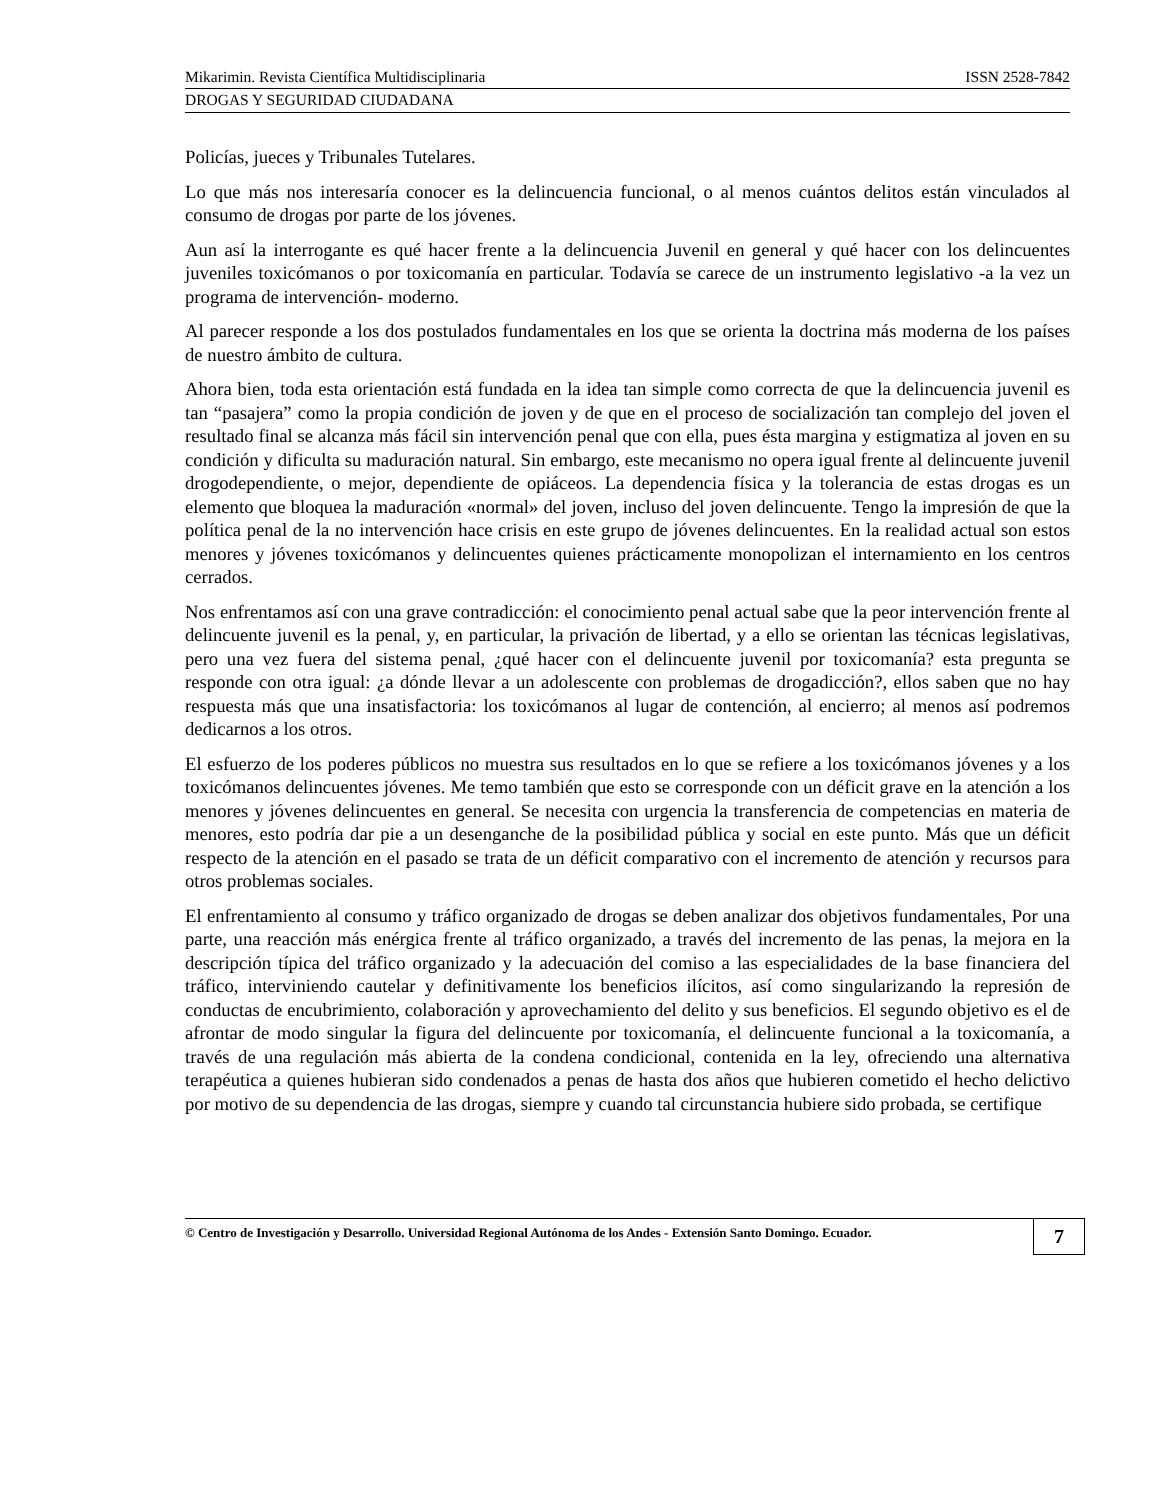Mikarimin. Revista Científica Multidisciplinaria ISSN 2528-7842
DROGAS Y SEGURIDAD CIUDADANA
Policías, jueces y Tribunales Tutelares.
Lo que más nos interesaría conocer es la delincuencia funcional, o al menos cuántos delitos están vinculados al consumo de drogas por parte de los jóvenes.
Aun así la interrogante es qué hacer frente a la delincuencia Juvenil en general y qué hacer con los delincuentes juveniles toxicómanos o por toxicomanía en particular. Todavía se carece de un instrumento legislativo -a la vez un programa de intervención- moderno.
Al parecer responde a los dos postulados fundamentales en los que se orienta la doctrina más moderna de los países de nuestro ámbito de cultura.
Ahora bien, toda esta orientación está fundada en la idea tan simple como correcta de que la delincuencia juvenil es tan “pasajera” como la propia condición de joven y de que en el proceso de socialización tan complejo del joven el resultado final se alcanza más fácil sin intervención penal que con ella, pues ésta margina y estigmatiza al joven en su condición y dificulta su maduración natural. Sin embargo, este mecanismo no opera igual frente al delincuente juvenil drogodependiente, o mejor, dependiente de opiáceos. La dependencia física y la tolerancia de estas drogas es un elemento que bloquea la maduración «normal» del joven, incluso del joven delincuente. Tengo la impresión de que la política penal de la no intervención hace crisis en este grupo de jóvenes delincuentes. En la realidad actual son estos menores y jóvenes toxicómanos y delincuentes quienes prácticamente monopolizan el internamiento en los centros cerrados.
Nos enfrentamos así con una grave contradicción: el conocimiento penal actual sabe que la peor intervención frente al delincuente juvenil es la penal, y, en particular, la privación de libertad, y a ello se orientan las técnicas legislativas, pero una vez fuera del sistema penal, ¿qué hacer con el delincuente juvenil por toxicomanía? esta pregunta se responde con otra igual: ¿a dónde llevar a un adolescente con problemas de drogadicción?, ellos saben que no hay respuesta más que una insatisfactoria: los toxicómanos al lugar de contención, al encierro; al menos así podremos dedicarnos a los otros.
El esfuerzo de los poderes públicos no muestra sus resultados en lo que se refiere a los toxicómanos jóvenes y a los toxicómanos delincuentes jóvenes. Me temo también que esto se corresponde con un déficit grave en la atención a los menores y jóvenes delincuentes en general. Se necesita con urgencia la transferencia de competencias en materia de menores, esto podría dar pie a un desenganche de la posibilidad pública y social en este punto. Más que un déficit respecto de la atención en el pasado se trata de un déficit comparativo con el incremento de atención y recursos para otros problemas sociales.
El enfrentamiento al consumo y tráfico organizado de drogas se deben analizar dos objetivos fundamentales, Por una parte, una reacción más enérgica frente al tráfico organizado, a través del incremento de las penas, la mejora en la descripción típica del tráfico organizado y la adecuación del comiso a las especialidades de la base financiera del tráfico, interviniendo cautelar y definitivamente los beneficios ilícitos, así como singularizando la represión de conductas de encubrimiento, colaboración y aprovechamiento del delito y sus beneficios. El segundo objetivo es el de afrontar de modo singular la figura del delincuente por toxicomanía, el delincuente funcional a la toxicomanía, a través de una regulación más abierta de la condena condicional, contenida en la ley, ofreciendo una alternativa terapéutica a quienes hubieran sido condenados a penas de hasta dos años que hubieren cometido el hecho delictivo por motivo de su dependencia de las drogas, siempre y cuando tal circunstancia hubiere sido probada, se certifique
© Centro de Investigación y Desarrollo. Universidad Regional Autónoma de los Andes - Extensión Santo Domingo. Ecuador. 7